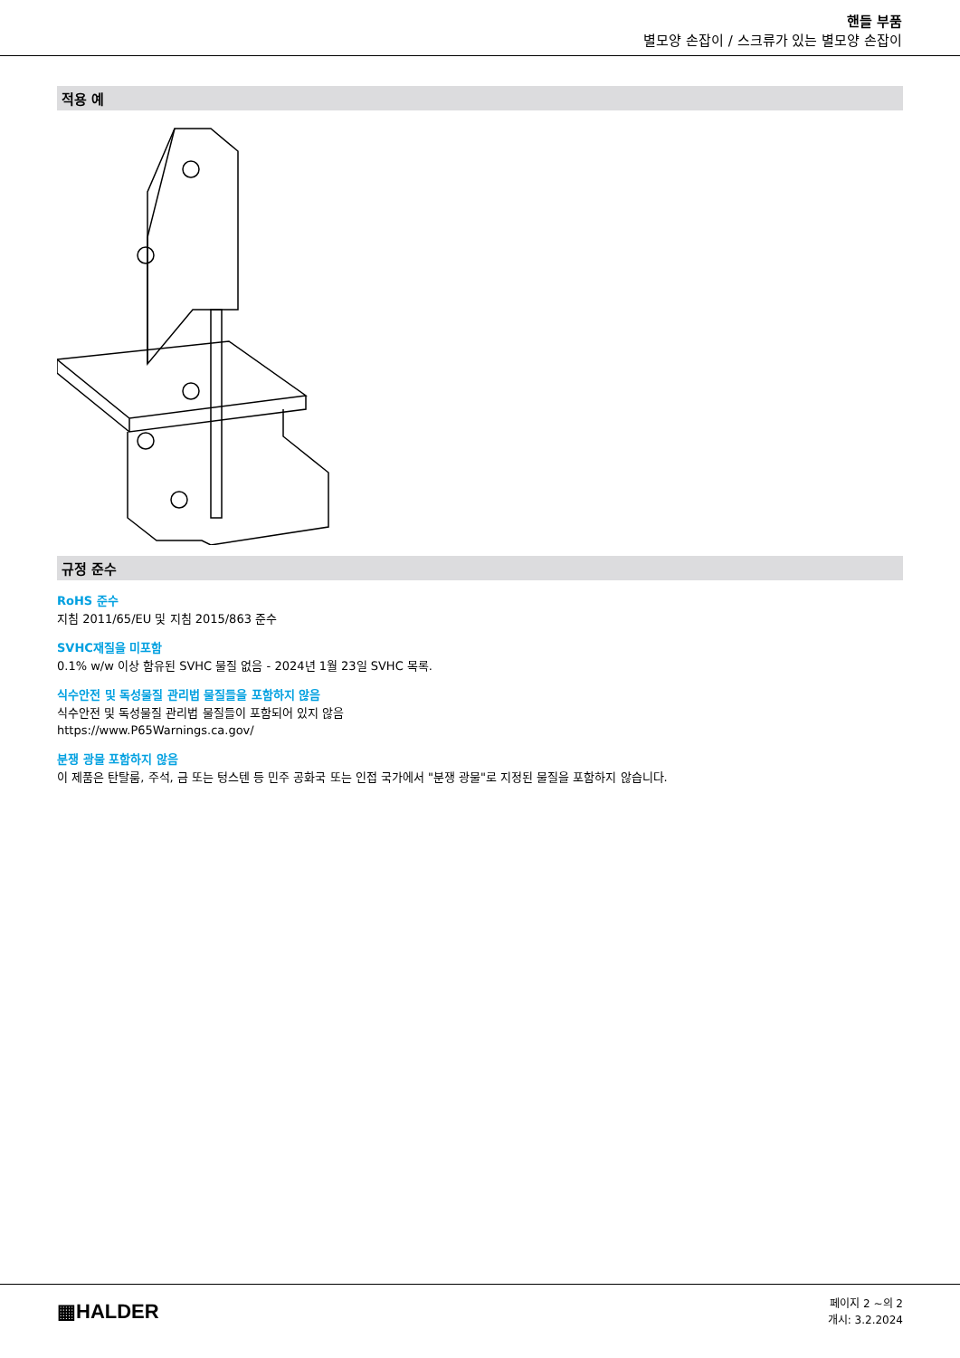핸들 부품
별모양 손잡이 / 스크류가 있는 별모양 손잡이
적용 예
규정 준수
RoHS 준수
지침 2011/65/EU 및 지침 2015/863 준수
SVHC재질을 미포함
0.1% w/w 이상 함유된 SVHC 물질 없음 - 2024년 1월 23일 SVHC 목록.
식수안전 및 독성물질 관리법 물질들을 포함하지 않음
식수안전 및 독성물질 관리법 물질들이 포함되어 있지 않음
https://www.P65Warnings.ca.gov/
분쟁 광물 포함하지 않음
이 제품은 탄탈룸, 주석, 금 또는 텅스텐 등 민주 공화국 또는 인접 국가에서 "분쟁 광물"로 지정된 물질을 포함하지 않습니다.
▦HALDER
페이지 2 ~의 2
개시: 3.2.2024